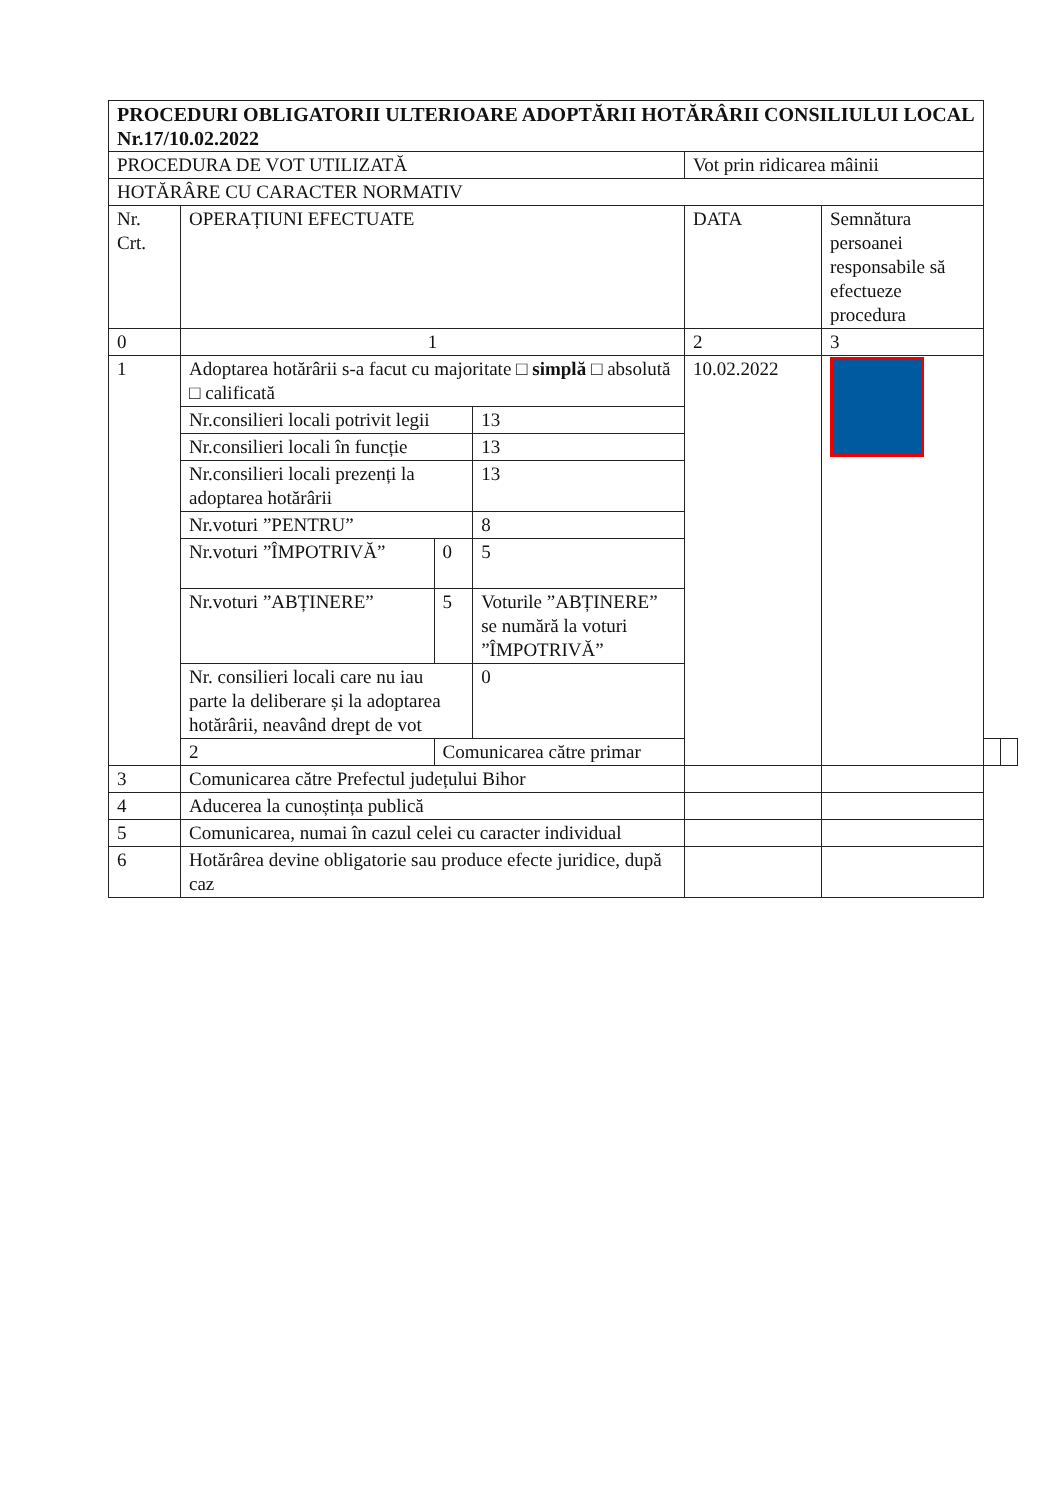| PROCEDURI OBLIGATORII ULTERIOARE ADOPTĂRII HOTĂRÂRII CONSILIULUI LOCAL Nr.17/10.02.2022 | | | | | | | |
| PROCEDURA DE VOT UTILIZATĂ | | | | Vot prin ridicarea mâinii | | | |
| HOTĂRÂRE CU CARACTER NORMATIV | | | | | | | |
| Nr. Crt. | OPERAȚIUNI EFECTUATE | | | DATA | Semnătura persoanei responsabile să efectueze procedura | | |
| 0 | 1 | | | 2 | 3 | | |
| 1 | Adoptarea hotărârii s-a facut cu majoritate □ simplă □ absolută □ calificată | | | 10.02.2022 | | | |
| | Nr.consilieri locali potrivit legii | | 13 | | | | |
| | Nr.consilieri locali în funcție | | 13 | | | | |
| | Nr.consilieri locali prezenți la adoptarea hotărârii | | 13 | | | | |
| | Nr.voturi ”PENTRU” | | 8 | | | | |
| | Nr.voturi ”ÎMPOTRIVĂ” | 0 | 5 | | | | |
| | Nr.voturi ”ABȚINERE” | 5 | Voturile ”ABȚINERE” se numără la voturi ”ÎMPOTRIVĂ” | | | | |
| | Nr. consilieri locali care nu iau parte la deliberare și la adoptarea hotărârii, neavând drept de vot | | 0 | | | | |
| | 2 | Comunicarea către primar | | | | | |
| 3 | Comunicarea către Prefectul județului Bihor | | | | | | |
| 4 | Aducerea la cunoștința publică | | | | | | |
| 5 | Comunicarea, numai în cazul celei cu caracter individual | | | | | | |
| 6 | Hotărârea devine obligatorie sau produce efecte juridice, după caz | | | | | | |